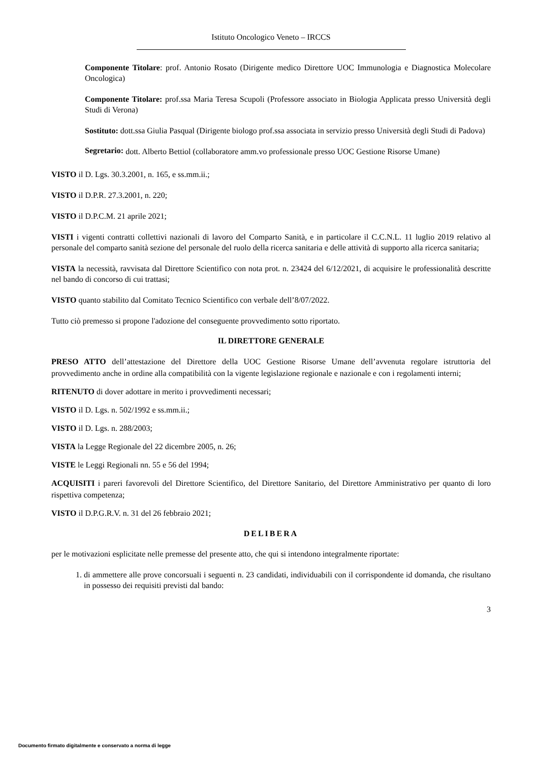Istituto Oncologico Veneto – IRCCS
Componente Titolare: prof. Antonio Rosato (Dirigente medico Direttore UOC Immunologia e Diagnostica Molecolare Oncologica)
Componente Titolare: prof.ssa Maria Teresa Scupoli (Professore associato in Biologia Applicata presso Università degli Studi di Verona)
Sostituto: dott.ssa Giulia Pasqual (Dirigente biologo prof.ssa associata in servizio presso Università degli Studi di Padova)
Segretario: dott. Alberto Bettiol (collaboratore amm.vo professionale presso UOC Gestione Risorse Umane)
VISTO il D. Lgs. 30.3.2001, n. 165, e ss.mm.ii.;
VISTO il D.P.R. 27.3.2001, n. 220;
VISTO il D.P.C.M. 21 aprile 2021;
VISTI i vigenti contratti collettivi nazionali di lavoro del Comparto Sanità, e in particolare il C.C.N.L. 11 luglio 2019 relativo al personale del comparto sanità sezione del personale del ruolo della ricerca sanitaria e delle attività di supporto alla ricerca sanitaria;
VISTA la necessità, ravvisata dal Direttore Scientifico con nota prot. n. 23424 del 6/12/2021, di acquisire le professionalità descritte nel bando di concorso di cui trattasi;
VISTO quanto stabilito dal Comitato Tecnico Scientifico con verbale dell’8/07/2022.
Tutto ciò premesso si propone l'adozione del conseguente provvedimento sotto riportato.
IL DIRETTORE GENERALE
PRESO ATTO dell’attestazione del Direttore della UOC Gestione Risorse Umane dell’avvenuta regolare istruttoria del provvedimento anche in ordine alla compatibilità con la vigente legislazione regionale e nazionale e con i regolamenti interni;
RITENUTO di dover adottare in merito i provvedimenti necessari;
VISTO il D. Lgs. n. 502/1992 e ss.mm.ii.;
VISTO il D. Lgs. n. 288/2003;
VISTA la Legge Regionale del 22 dicembre 2005, n. 26;
VISTE le Leggi Regionali nn. 55 e 56 del 1994;
ACQUISITI i pareri favorevoli del Direttore Scientifico, del Direttore Sanitario, del Direttore Amministrativo per quanto di loro rispettiva competenza;
VISTO il D.P.G.R.V. n. 31 del 26 febbraio 2021;
DELIBERA
per le motivazioni esplicitate nelle premesse del presente atto, che qui si intendono integralmente riportate:
1. di ammettere alle prove concorsuali i seguenti n. 23 candidati, individuabili con il corrispondente id domanda, che risultano in possesso dei requisiti previsti dal bando:
3
Documento firmato digitalmente e conservato a norma di legge